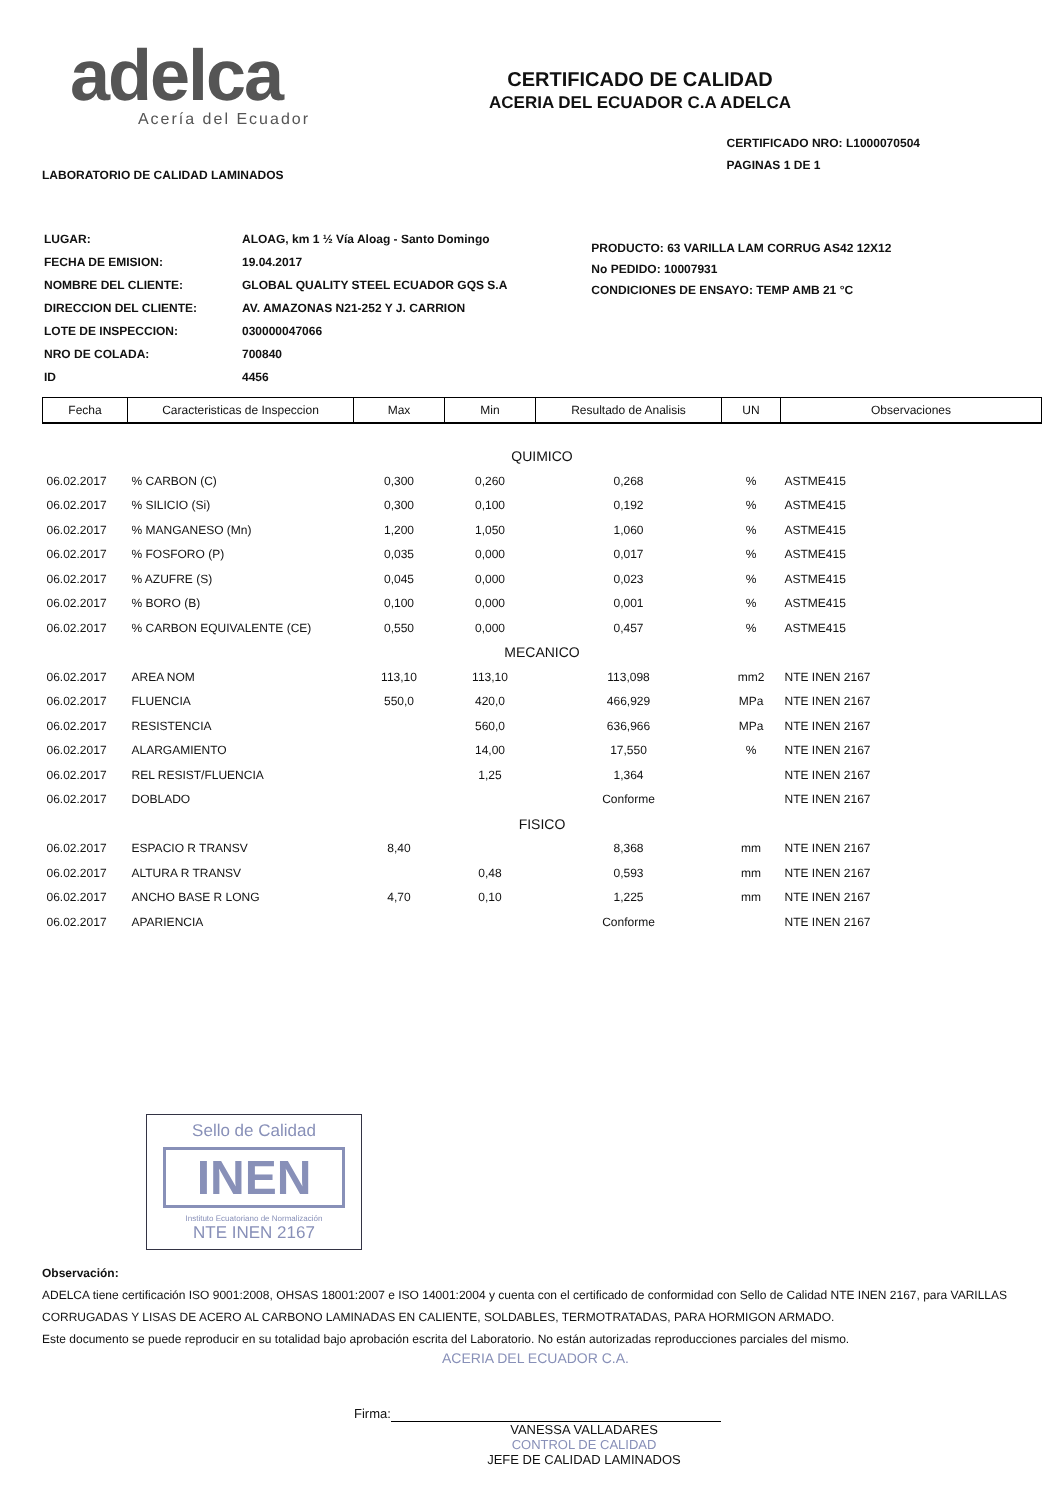adelca
Acería del Ecuador
CERTIFICADO DE CALIDAD
ACERIA DEL ECUADOR C.A ADELCA
LABORATORIO DE CALIDAD LAMINADOS
CERTIFICADO NRO: L1000070504
PAGINAS 1 DE 1
| LUGAR: | ALOAG, km 1 ½ Vía Aloag - Santo Domingo |
| FECHA DE EMISION: | 19.04.2017 |
| NOMBRE DEL CLIENTE: | GLOBAL QUALITY STEEL ECUADOR GQS S.A |
| DIRECCION DEL CLIENTE: | AV. AMAZONAS N21-252 Y J. CARRION |
| LOTE DE INSPECCION: | 030000047066 |
| NRO DE COLADA: | 700840 |
| ID | 4456 |
PRODUCTO: 63 VARILLA LAM CORRUG AS42 12X12
No PEDIDO: 10007931
CONDICIONES DE ENSAYO: TEMP AMB 21 °C
| Fecha | Caracteristicas de Inspeccion | Max | Min | Resultado de Analisis | UN | Observaciones |
| --- | --- | --- | --- | --- | --- | --- |
| QUIMICO | | | | | | |
| 06.02.2017 | % CARBON (C) | 0,300 | 0,260 | 0,268 | % | ASTME415 |
| 06.02.2017 | % SILICIO (Si) | 0,300 | 0,100 | 0,192 | % | ASTME415 |
| 06.02.2017 | % MANGANESO (Mn) | 1,200 | 1,050 | 1,060 | % | ASTME415 |
| 06.02.2017 | % FOSFORO (P) | 0,035 | 0,000 | 0,017 | % | ASTME415 |
| 06.02.2017 | % AZUFRE (S) | 0,045 | 0,000 | 0,023 | % | ASTME415 |
| 06.02.2017 | % BORO (B) | 0,100 | 0,000 | 0,001 | % | ASTME415 |
| 06.02.2017 | % CARBON EQUIVALENTE (CE) | 0,550 | 0,000 | 0,457 | % | ASTME415 |
| MECANICO | | | | | | |
| 06.02.2017 | AREA NOM | 113,10 | 113,10 | 113,098 | mm2 | NTE INEN 2167 |
| 06.02.2017 | FLUENCIA | 550,0 | 420,0 | 466,929 | MPa | NTE INEN 2167 |
| 06.02.2017 | RESISTENCIA | | 560,0 | 636,966 | MPa | NTE INEN 2167 |
| 06.02.2017 | ALARGAMIENTO | | 14,00 | 17,550 | % | NTE INEN 2167 |
| 06.02.2017 | REL RESIST/FLUENCIA | | 1,25 | 1,364 | | NTE INEN 2167 |
| 06.02.2017 | DOBLADO | | | Conforme | | NTE INEN 2167 |
| FISICO | | | | | | |
| 06.02.2017 | ESPACIO R TRANSV | 8,40 | | 8,368 | mm | NTE INEN 2167 |
| 06.02.2017 | ALTURA R TRANSV | | 0,48 | 0,593 | mm | NTE INEN 2167 |
| 06.02.2017 | ANCHO BASE R LONG | 4,70 | 0,10 | 1,225 | mm | NTE INEN 2167 |
| 06.02.2017 | APARIENCIA | | | Conforme | | NTE INEN 2167 |
Sello de Calidad
INEN
Instituto Ecuatoriano de Normalización
NTE INEN 2167
Observación:
ADELCA tiene certificación ISO 9001:2008, OHSAS 18001:2007 e ISO 14001:2004 y cuenta con el certificado de conformidad con Sello de Calidad NTE INEN 2167, para VARILLAS CORRUGADAS Y LISAS DE ACERO AL CARBONO LAMINADAS EN CALIENTE, SOLDABLES, TERMOTRATADAS, PARA HORMIGON ARMADO.
Este documento se puede reproducir en su totalidad bajo aprobación escrita del Laboratorio. No están autorizadas reproducciones parciales del mismo.
ACERIA DEL ECUADOR C.A.
Firma:
VANESSA VALLADARES
CONTROL DE CALIDAD
JEFE DE CALIDAD LAMINADOS